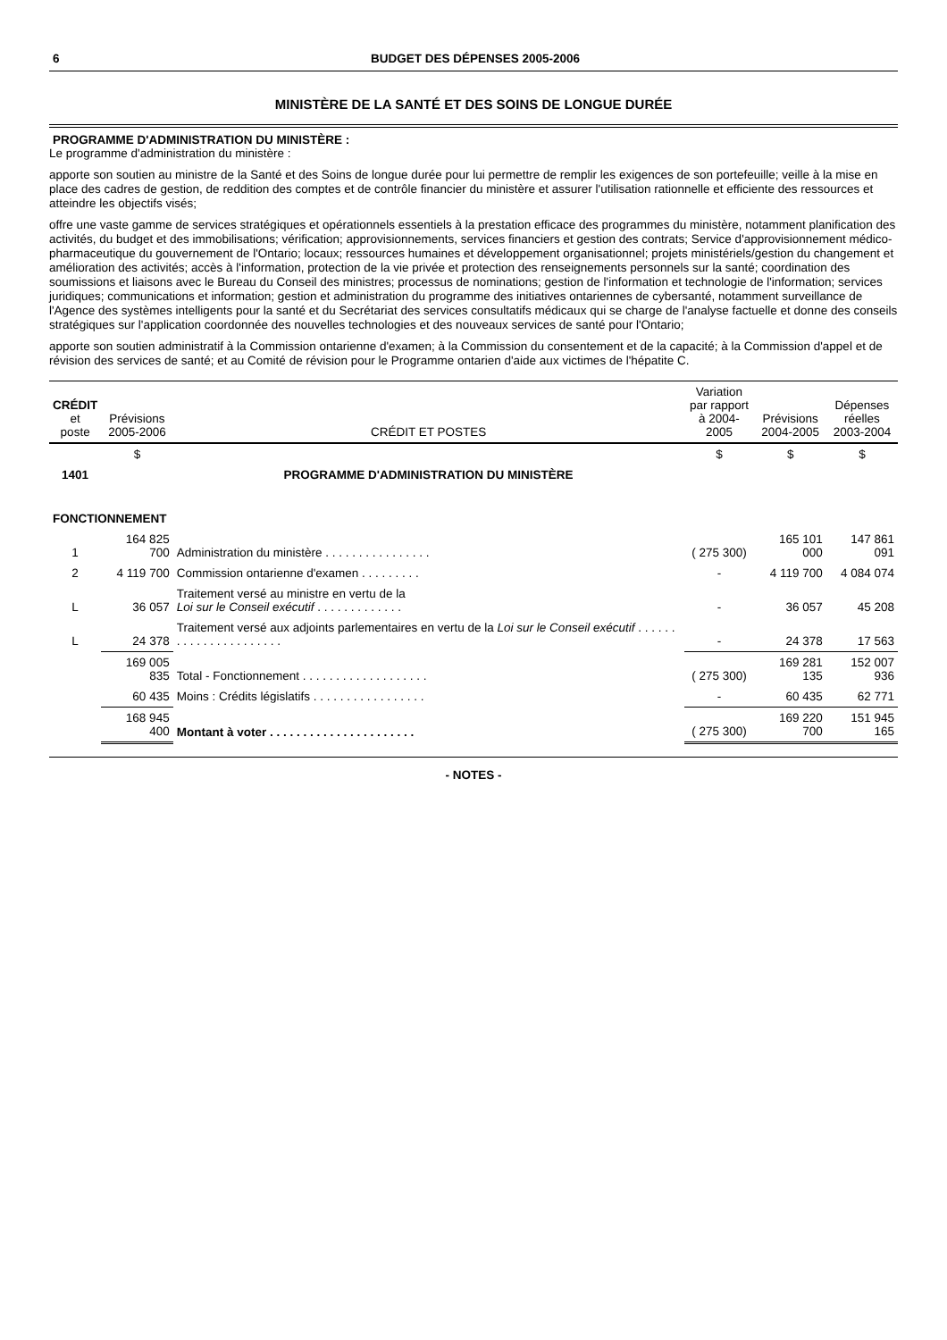6 BUDGET DES DÉPENSES 2005-2006
MINISTÈRE DE LA SANTÉ ET DES SOINS DE LONGUE DURÉE
PROGRAMME D'ADMINISTRATION DU MINISTÈRE :
Le programme d'administration du ministère :
apporte son soutien au ministre de la Santé et des Soins de longue durée pour lui permettre de remplir les exigences de son portefeuille; veille à la mise en place des cadres de gestion, de reddition des comptes et de contrôle financier du ministère et assurer l'utilisation rationnelle et efficiente des ressources et atteindre les objectifs visés;
offre une vaste gamme de services stratégiques et opérationnels essentiels à la prestation efficace des programmes du ministère, notamment planification des activités, du budget et des immobilisations; vérification; approvisionnements, services financiers et gestion des contrats; Service d'approvisionnement médico-pharmaceutique du gouvernement de l'Ontario; locaux; ressources humaines et développement organisationnel; projets ministériels/gestion du changement et amélioration des activités; accès à l'information, protection de la vie privée et protection des renseignements personnels sur la santé; coordination des soumissions et liaisons avec le Bureau du Conseil des ministres; processus de nominations; gestion de l'information et technologie de l'information; services juridiques; communications et information; gestion et administration du programme des initiatives ontariennes de cybersanté, notamment surveillance de l'Agence des systèmes intelligents pour la santé et du Secrétariat des services consultatifs médicaux qui se charge de l'analyse factuelle et donne des conseils stratégiques sur l'application coordonnée des nouvelles technologies et des nouveaux services de santé pour l'Ontario;
apporte son soutien administratif à la Commission ontarienne d'examen; à la Commission du consentement et de la capacité; à la Commission d'appel et de révision des services de santé; et au Comité de révision pour le Programme ontarien d'aide aux victimes de l'hépatite C.
| CRÉDIT et poste | Prévisions 2005-2006 | CRÉDIT ET POSTES | Variation par rapport à 2004-2005 | Prévisions 2004-2005 | Dépenses réelles 2003-2004 |
| --- | --- | --- | --- | --- | --- |
| | $ | | $ | $ | $ |
| 1401 | | PROGRAMME D'ADMINISTRATION DU MINISTÈRE | | | |
| FONCTIONNEMENT | | | | | |
| 1 | 164 825 700 | Administration du ministère . . . . . . . . . . . . . . . . | ( 275 300) | 165 101 000 | 147 861 091 |
| 2 | 4 119 700 | Commission ontarienne d'examen . . . . . . . . . | - | 4 119 700 | 4 084 074 |
| L | 36 057 | Traitement versé au ministre en vertu de la Loi sur le Conseil exécutif . . . . . . . . . . . . . | - | 36 057 | 45 208 |
| L | 24 378 | Traitement versé aux adjoints parlementaires en vertu de la Loi sur le Conseil exécutif . . . . . . . . . . . . . . . . . . . . . . | - | 24 378 | 17 563 |
| | 169 005 835 | Total - Fonctionnement . . . . . . . . . . . . . . . . . . . | ( 275 300) | 169 281 135 | 152 007 936 |
| | 60 435 | Moins : Crédits législatifs . . . . . . . . . . . . . . . . . | - | 60 435 | 62 771 |
| | 168 945 400 | Montant à voter . . . . . . . . . . . . . . . . . . . . . . | ( 275 300) | 169 220 700 | 151 945 165 |
- NOTES -